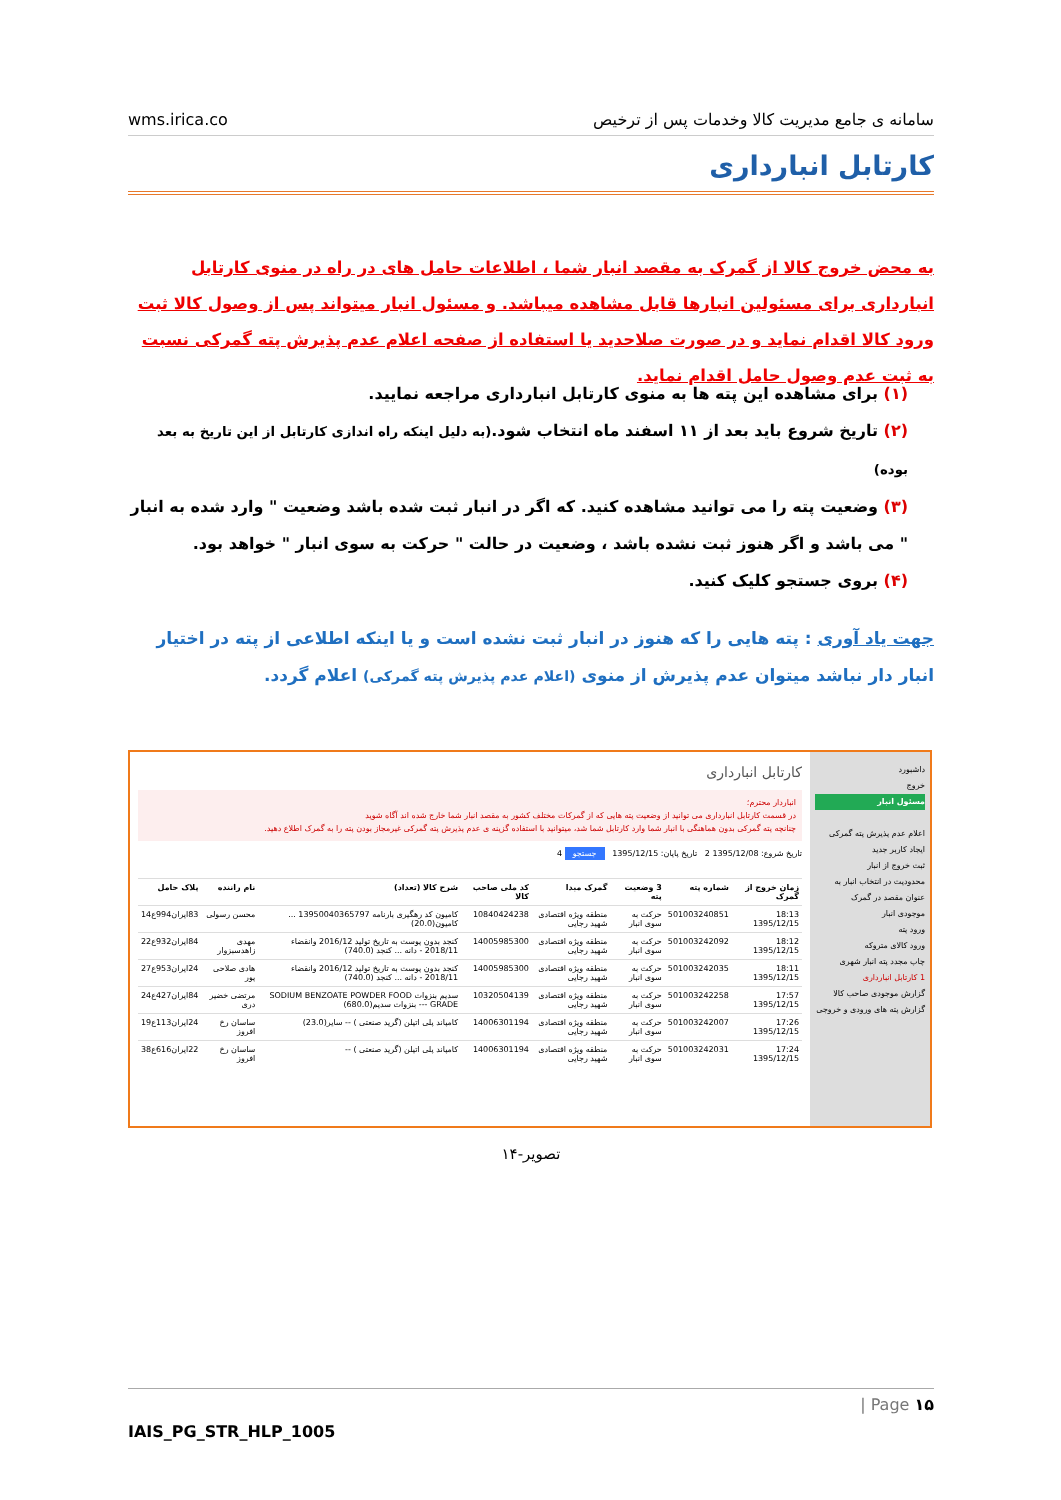wms.irica.co سامانه ی جامع مدیریت کالا وخدمات پس از ترخیص
کارتابل انبارداری
به محض خروج کالا از گمرک به مقصد انبار شما ، اطلاعات حامل های در راه در منوی کارتابل انبارداری برای مسئولین انبارها قابل مشاهده میباشد. و مسئول انبار میتواند پس از وصول کالا ثبت ورود کالا اقدام نماید و در صورت صلاحدید یا استفاده از صفحه اعلام عدم پذیرش پته گمرکی نسبت به ثبت عدم وصول حامل اقدام نماید.
(۱) برای مشاهده این پته ها به منوی کارتابل انبارداری مراجعه نمایید.
(۲) تاریخ شروع باید بعد از ۱۱ اسفند ماه انتخاب شود.(به دلیل اینکه راه اندازی کارتابل از این تاریخ به بعد بوده)
(۳) وضعیت پته را می توانید مشاهده کنید. که اگر در انبار ثبت شده باشد وضعیت " وارد شده به انبار " می باشد و اگر هنوز ثبت نشده باشد ، وضعیت در حالت " حرکت به سوی انبار " خواهد بود.
(۴) بروی جستجو کلیک کنید.
جهت یاد آوری : پته هایی را که هنوز در انبار ثبت نشده است و یا اینکه اطلاعی از پته در اختیار انبار دار نباشد میتوان عدم پذیرش از منوی (اعلام عدم پذیرش پته گمرکی) اعلام گردد.
داشبورد
خروج
مسئول انبار
اعلام عدم پذیرش پته گمرکی
ایجاد کاربر جدید
ثبت خروج از انبار
محدودیت در انتخاب انبار به عنوان مقصد در گمرک
موجودی انبار
ورود پته
ورود کالای متروکه
چاپ مجدد پته انبار شهری
1 کارتابل انبارداری
گزارش موجودی صاحب کالا
گزارش پته های ورودی و خروجی
کارتابل انبارداری
انباردار محترم؛
در قسمت کارتابل انبارداری می توانید از وضعیت پته هایی که از گمرکات مختلف کشور به مقصد انبار شما خارج شده اند آگاه شوید
چنانچه پته گمرکی بدون هماهنگی با انبار شما وارد کارتابل شما شد، میتوانید با استفاده گزینه ی عدم پذیرش پته گمرکی غیرمجاز بودن پته را به گمرک اطلاع دهید.
تاریخ شروع: 1395/12/08 2 تاریخ پایان: 1395/12/15 جستجو 4
| زمان خروج از گمرک | شماره پته | 3 وضعیت پته | گمرک مبدا | کد ملی صاحب کالا | شرح کالا (تعداد) | نام راننده | پلاک حامل |
| --- | --- | --- | --- | --- | --- | --- | --- |
| 18:13 1395/12/15 | 501003240851 | حرکت به سوی انبار | منطقه ویژه اقتصادی شهید رجایی | 10840424238 | کامیون کد رهگیری بارنامه 13950040365797 ... کامیون(20.0) | محسن رسولی | 83ایران994ع14 |
| 18:12 1395/12/15 | 501003242092 | حرکت به سوی انبار | منطقه ویژه اقتصادی شهید رجایی | 14005985300 | کنجد بدون پوست به تاریخ تولید 2016/12 وانقضاء 2018/11 - دانه ... کنجد (740.0) | مهدی زاهدسبزوار | 84ایران932ع22 |
| 18:11 1395/12/15 | 501003242035 | حرکت به سوی انبار | منطقه ویژه اقتصادی شهید رجایی | 14005985300 | کنجد بدون پوست به تاریخ تولید 2016/12 وانقضاء 2018/11 - دانه ... کنجد (740.0) | هادی صلاحی پور | 24ایران953ع27 |
| 17:57 1395/12/15 | 501003242258 | حرکت به سوی انبار | منطقه ویژه اقتصادی شهید رجایی | 10320504139 | سدیم بنزوات SODIUM BENZOATE POWDER FOOD GRADE --- بنزوات سدیم(680.0) | مرتضی خضیر دری | 84ایران427ع24 |
| 17:26 1395/12/15 | 501003242007 | حرکت به سوی انبار | منطقه ویژه اقتصادی شهید رجایی | 14006301194 | کامپاند پلی اتیلن (گرید صنعتی ) -- سایر(23.0) | ساسان رخ افروز | 24ایران113ع19 |
| 17:24 1395/12/15 | 501003242031 | حرکت به سوی انبار | منطقه ویژه اقتصادی شهید رجایی | 14006301194 | کامپاند پلی اتیلن (گرید صنعتی ) -- | ساسان رخ افروز | 22ایران616ع38 |
تصویر-۱۴
| Page ۱۵
IAIS_PG_STR_HLP_1005